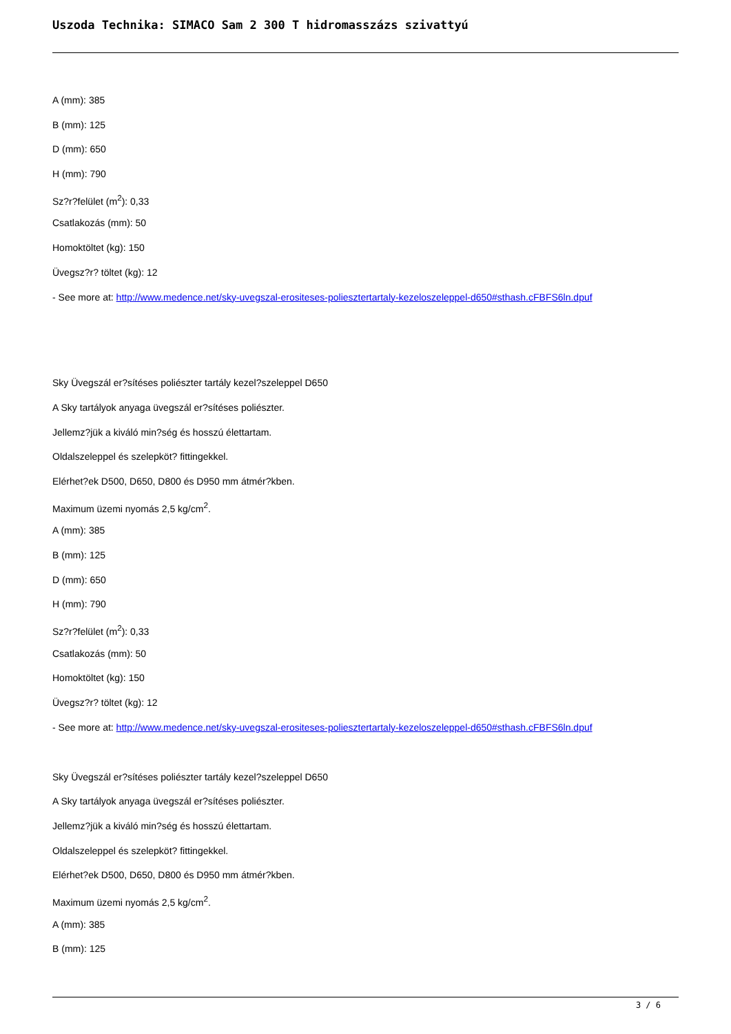Uszoda Technika: SIMACO Sam 2 300 T hidromasszázs szivattyú
A (mm): 385
B (mm): 125
D (mm): 650
H (mm): 790
Sz?r?felület (m<sup>2</sup>): 0,33
Csatlakozás (mm): 50
Homoktöltet (kg): 150
Üvegsz?r? töltet (kg): 12
- See more at: http://www.medence.net/sky-uvegszal-erositeses-poliesztertartaly-kezeloszeleppel-d650#sthash.cFBFS6ln.dpuf
Sky Üvegszál er?sítéses poliészter tartály kezel?szeleppel D650
A Sky tartályok anyaga üvegszál er?sítéses poliészter.
Jellemz?jük a kiváló min?ség és hosszú élettartam.
Oldalszeleppel és szelepköt? fittingekkel.
Elérhet?ek D500, D650, D800 és D950 mm átmér?kben.
Maximum üzemi nyomás 2,5 kg/cm<sup>2</sup>.
A (mm): 385
B (mm): 125
D (mm): 650
H (mm): 790
Sz?r?felület (m<sup>2</sup>): 0,33
Csatlakozás (mm): 50
Homoktöltet (kg): 150
Üvegsz?r? töltet (kg): 12
- See more at: http://www.medence.net/sky-uvegszal-erositeses-poliesztertartaly-kezeloszeleppel-d650#sthash.cFBFS6ln.dpuf
Sky Üvegszál er?sítéses poliészter tartály kezel?szeleppel D650
A Sky tartályok anyaga üvegszál er?sítéses poliészter.
Jellemz?jük a kiváló min?ség és hosszú élettartam.
Oldalszeleppel és szelepköt? fittingekkel.
Elérhet?ek D500, D650, D800 és D950 mm átmér?kben.
Maximum üzemi nyomás 2,5 kg/cm<sup>2</sup>.
A (mm): 385
B (mm): 125
3 / 6